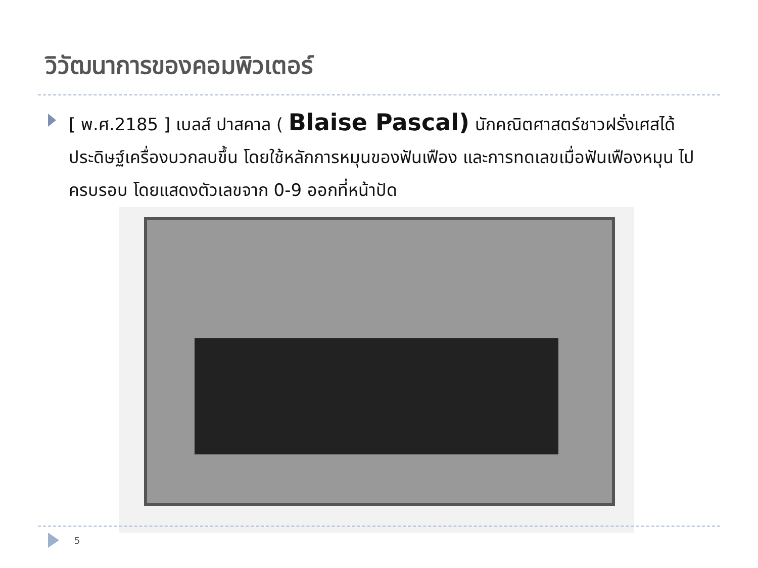วิวัฒนาการของคอมพิวเตอร์
[ พ.ศ.2185 ] เบลส์ ปาสคาล ( Blaise Pascal) นักคณิตศาสตร์ชาวฝรั่งเศสได้ประดิษฐ์เครื่องบวกลบขึ้น โดยใช้หลักการหมุนของฟันเฟือง และการทดเลขเมื่อฟันเฟืองหมุน ไปครบรอบ โดยแสดงตัวเลขจาก 0-9 ออกที่หน้าปัด
5